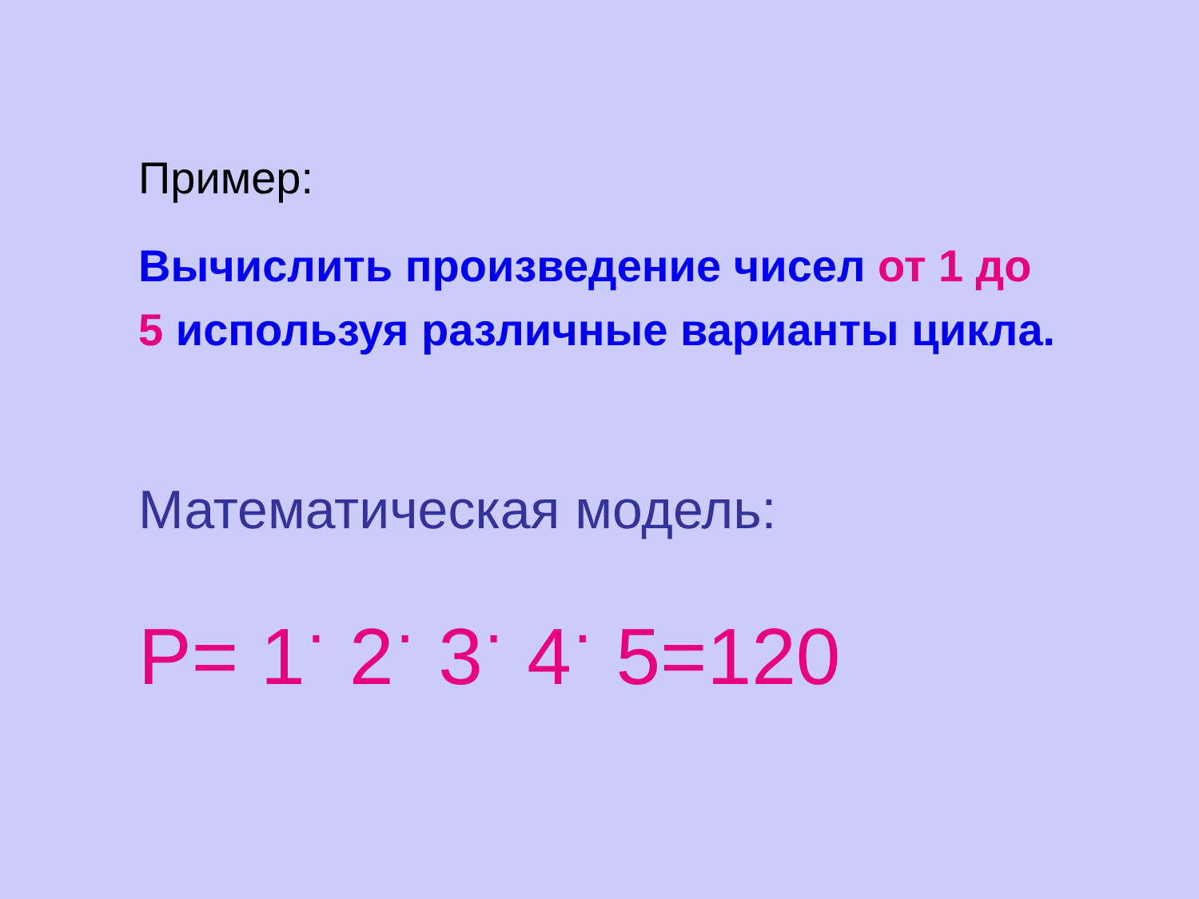Пример:
Вычислить произведение чисел от 1 до 5 используя различные варианты цикла.
Математическая модель:
P= 1<sup>·</sup> 2<sup>·</sup> 3<sup>·</sup> 4<sup>·</sup> 5=120